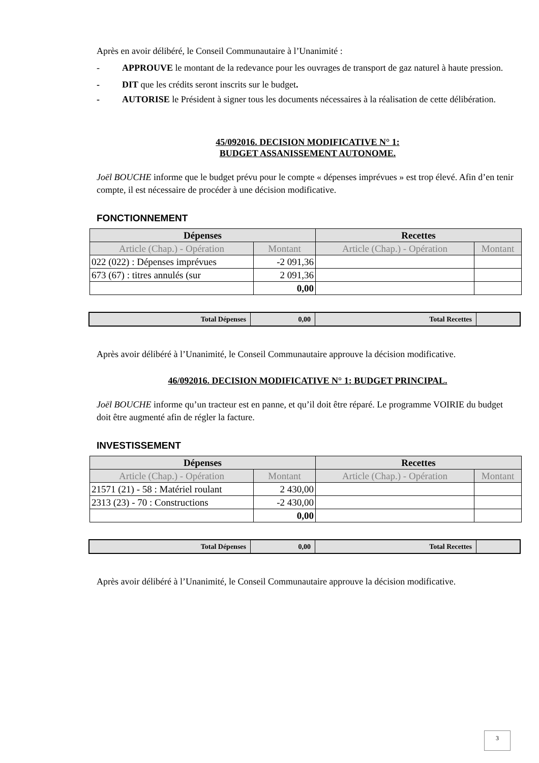Après en avoir délibéré, le Conseil Communautaire à l’Unanimité :
- APPROUVE le montant de la redevance pour les ouvrages de transport de gaz naturel à haute pression.
- DIT que les crédits seront inscrits sur le budget.
- AUTORISE le Président à signer tous les documents nécessaires à la réalisation de cette délibération.
45/092016. DECISION MODIFICATIVE N° 1:
BUDGET ASSANISSEMENT AUTONOME.
Joël BOUCHE informe que le budget prévu pour le compte « dépenses imprévues » est trop élevé. Afin d’en tenir compte, il est nécessaire de procéder à une décision modificative.
FONCTIONNEMENT
| Dépenses | | Recettes | |
| --- | --- | --- | --- |
| Article (Chap.) - Opération | Montant | Article (Chap.) - Opération | Montant |
| 022 (022) : Dépenses imprévues | -2 091,36 | | |
| 673 (67) : titres annulés (sur | 2 091,36 | | |
| | 0,00 | | |
| Total Dépenses | 0,00 | Total Recettes | |
Après avoir délibéré à l’Unanimité, le Conseil Communautaire approuve la décision modificative.
46/092016. DECISION MODIFICATIVE N° 1: BUDGET PRINCIPAL.
Joël BOUCHE informe qu’un tracteur est en panne, et qu’il doit être réparé. Le programme VOIRIE du budget doit être augmenté afin de régler la facture.
INVESTISSEMENT
| Dépenses | | Recettes | |
| --- | --- | --- | --- |
| Article (Chap.) - Opération | Montant | Article (Chap.) - Opération | Montant |
| 21571 (21) - 58 : Matériel roulant | 2 430,00 | | |
| 2313 (23) - 70 : Constructions | -2 430,00 | | |
| | 0,00 | | |
| Total Dépenses | 0,00 | Total Recettes | |
Après avoir délibéré à l’Unanimité, le Conseil Communautaire approuve la décision modificative.
3